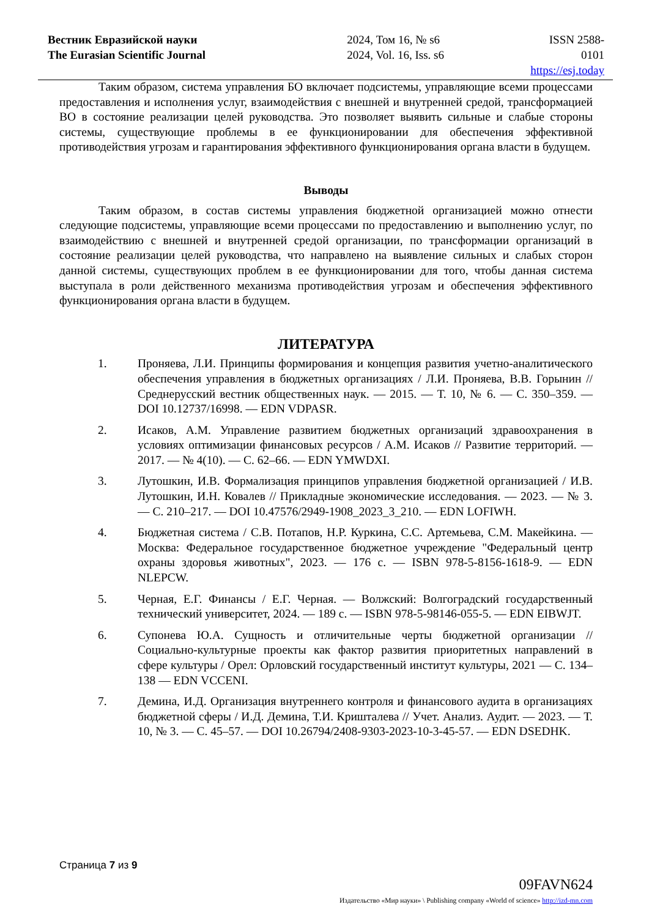Вестник Евразийской науки
The Eurasian Scientific Journal
2024, Том 16, № s6
2024, Vol. 16, Iss. s6
ISSN 2588-0101
https://esj.today
Таким образом, система управления БО включает подсистемы, управляющие всеми процессами предоставления и исполнения услуг, взаимодействия с внешней и внутренней средой, трансформацией ВО в состояние реализации целей руководства. Это позволяет выявить сильные и слабые стороны системы, существующие проблемы в ее функционировании для обеспечения эффективной противодействия угрозам и гарантирования эффективного функционирования органа власти в будущем.
Выводы
Таким образом, в состав системы управления бюджетной организацией можно отнести следующие подсистемы, управляющие всеми процессами по предоставлению и выполнению услуг, по взаимодействию с внешней и внутренней средой организации, по трансформации организаций в состояние реализации целей руководства, что направлено на выявление сильных и слабых сторон данной системы, существующих проблем в ее функционировании для того, чтобы данная система выступала в роли действенного механизма противодействия угрозам и обеспечения эффективного функционирования органа власти в будущем.
ЛИТЕРАТУРА
1. Проняева, Л.И. Принципы формирования и концепция развития учетно-аналитического обеспечения управления в бюджетных организациях / Л.И. Проняева, В.В. Горынин // Среднерусский вестник общественных наук. — 2015. — Т. 10, № 6. — С. 350–359. — DOI 10.12737/16998. — EDN VDPASR.
2. Исаков, А.М. Управление развитием бюджетных организаций здравоохранения в условиях оптимизации финансовых ресурсов / А.М. Исаков // Развитие территорий. — 2017. — № 4(10). — С. 62–66. — EDN YMWDXI.
3. Лутошкин, И.В. Формализация принципов управления бюджетной организацией / И.В. Лутошкин, И.Н. Ковалев // Прикладные экономические исследования. — 2023. — № 3. — С. 210–217. — DOI 10.47576/2949-1908_2023_3_210. — EDN LOFIWH.
4. Бюджетная система / С.В. Потапов, Н.Р. Куркина, С.С. Артемьева, С.М. Макейкина. — Москва: Федеральное государственное бюджетное учреждение "Федеральный центр охраны здоровья животных", 2023. — 176 с. — ISBN 978-5-8156-1618-9. — EDN NLEPCW.
5. Черная, Е.Г. Финансы / Е.Г. Черная. — Волжский: Волгоградский государственный технический университет, 2024. — 189 с. — ISBN 978-5-98146-055-5. — EDN EIBWJT.
6. Супонева Ю.А. Сущность и отличительные черты бюджетной организации // Социально-культурные проекты как фактор развития приоритетных направлений в сфере культуры / Орел: Орловский государственный институт культуры, 2021 — С. 134–138 — EDN VCCENI.
7. Демина, И.Д. Организация внутреннего контроля и финансового аудита в организациях бюджетной сферы / И.Д. Демина, Т.И. Кришталева // Учет. Анализ. Аудит. — 2023. — Т. 10, № 3. — С. 45–57. — DOI 10.26794/2408-9303-2023-10-3-45-57. — EDN DSEDHK.
Страница 7 из 9
09FAVN624
Издательство «Мир науки» \ Publishing company «World of science» http://izd-mn.com